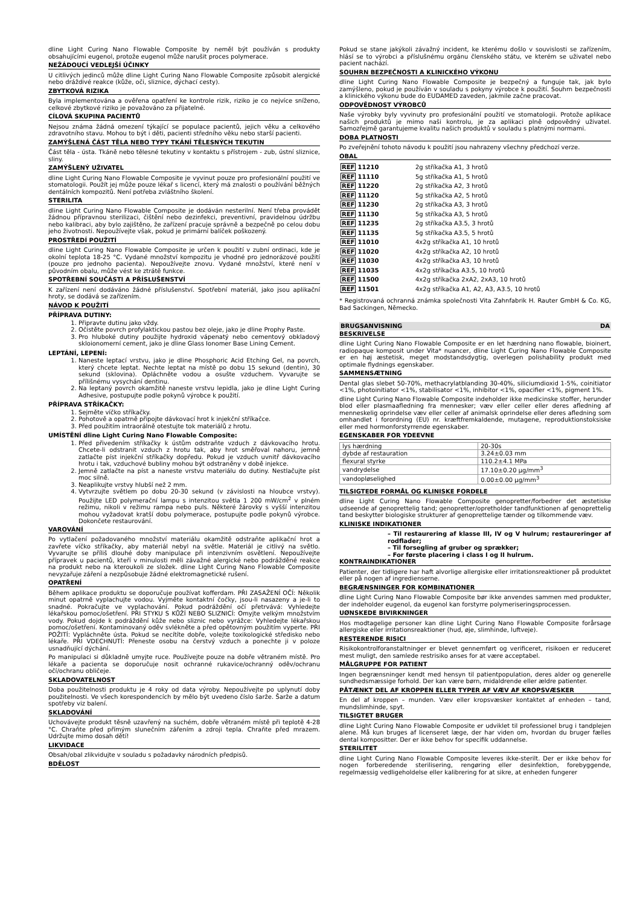dline Light Curing Nano Flowable Composite by neměl být používán s produkty obsahujícími eugenol, protože eugenol může narušit proces polymerace.
NEŽÁDOUCÍ VEDLEJŠÍ ÚČINKY
U citlivých jedinců může dline Light Curing Nano Flowable Composite způsobit alergické nebo dráždivé reakce (kůže, oči, sliznice, dýchací cesty).
ZBYTKOVÁ RIZIKA
Byla implementována a ověřena opatření ke kontrole rizik, riziko je co nejvíce sníženo, celkové zbytkové riziko je považováno za přijatelné.
CÍLOVÁ SKUPINA PACIENTŮ
Nejsou známa žádná omezení týkající se populace pacientů, jejich věku a celkového zdravotního stavu. Mohou to být i děti, pacienti středního věku nebo starší pacienti.
ZAMÝŠLENÁ ČÁST TĚLA NEBO TYPY TKÁNÍ TĚLESNÝCH TEKUTIN
Část těla - ústa. Tkáně nebo tělesné tekutiny v kontaktu s přístrojem - zub, ústní sliznice, sliny.
ZAMÝŠLENÝ UŽIVATEL
dline Light Curing Nano Flowable Composite je vyvinut pouze pro profesionální použití ve stomatologii. Použít jej může pouze lékař s licencí, který má znalosti o používání běžných dentálních kompozitů. Není potřeba zvláštního školení.
STERILITA
dline Light Curing Nano Flowable Composite je dodáván nesterilní. Není třeba provádět žádnou přípravnou sterilizaci, čištění nebo dezinfekci, preventivní, pravidelnou údržbu nebo kalibraci, aby bylo zajištěno, že zařízení pracuje správně a bezpečně po celou dobu jeho životnosti. Nepoužívejte však, pokud je primární balíček poškozený.
PROSTŘEDÍ POUŽITÍ
dline Light Curing Nano Flowable Composite je určen k použití v zubní ordinaci, kde je okolní teplota 18-25 °C. Vydané množství kompozitu je vhodné pro jednorázové použití (pouze pro jednoho pacienta). Nepoužívejte znovu. Vydané množství, které není v původním obalu, může vést ke ztrátě funkce.
SPOTŘEBNÍ SOUČÁSTI A PŘÍSLUŠENSTVÍ
K zařízení není dodáváno žádné příslušenství. Spotřební materiál, jako jsou aplikační hroty, se dodává se zařízením.
NÁVOD K POUŽITÍ
PŘÍPRAVA DUTINY:
1. Připravte dutinu jako vždy.
2. Očistěte povrch profylaktickou pastou bez oleje, jako je dline Prophy Paste.
3. Pro hluboké dutiny použijte hydroxid vápenatý nebo cementový obkladový skloionomerní cement, jako je dline Glass Ionomer Base Lining Cement.
LEPTÁNÍ, LEPENÍ:
1. Naneste leptací vrstvu, jako je dline Phosphoric Acid Etching Gel, na povrch, který chcete leptat. Nechte leptat na místě po dobu 15 sekund (dentin), 30 sekund (sklovina). Opláchněte vodou a osušte vzduchem. Vyvarujte se přílišnému vysychání dentinu.
2. Na leptaný povrch okamžitě naneste vrstvu lepidla, jako je dline Light Curing Adhesive, postupujte podle pokynů výrobce k použití.
PŘÍPRAVA STŘÍKAČKY:
1. Sejměte víčko stříkačky.
2. Pohotově a opatrně připojte dávkovací hrot k injekční stříkačce.
3. Před použitím intraorálně otestujte tok materiálů z hrotu.
UMÍSTĚNÍ dline Light Curing Nano Flowable Composite:
1. Před přivedením stříkačky k ústům odstraňte vzduch z dávkovacího hrotu. Chcete-li odstranit vzduch z hrotu tak, aby hrot směřoval nahoru, jemně zatlačte píst injekční stříkačky dopředu. Pokud je vzduch uvnitř dávkovacího hrotu i tak, vzduchové bubliny mohou být odstraněny v době injekce.
2. Jemně zatlačte na píst a naneste vrstvu materiálu do dutiny. Nestlačujte píst moc silně.
3. Neaplikujte vrstvy hlubší než 2 mm.
4. Vytvrzujte světlem po dobu 20-30 sekund (v závislosti na hloubce vrstvy). Použijte LED polymerační lampu s intenzitou světla 1 200 mW/cm<sup>2</sup> v plném režimu, nikoli v režimu rampa nebo puls. Některé žárovky s vyšší intenzitou mohou vyžadovat kratší dobu polymerace, postupujte podle pokynů výrobce. Dokončete restaurování.
VAROVÁNÍ
Po vytlačení požadovaného množství materiálu okamžitě odstraňte aplikační hrot a zavřete víčko stříkačky, aby materiál nebyl na světle. Materiál je citlivý na světlo. Vyvarujte se příliš dlouhé doby manipulace při intenzivním osvětlení. Nepoužívejte přípravek u pacientů, kteří v minulosti měli závažné alergické nebo podrážděné reakce na produkt nebo na kteroukoli ze složek. dline Light Curing Nano Flowable Composite nevyzařuje záření a nezpůsobuje žádné elektromagnetické rušení.
OPATŘENÍ
Během aplikace produktu se doporučuje používat kofferdam. PŘI ZASAŽENÍ OČÍ: Několik minut opatrně vyplachujte vodou. Vyjměte kontaktní čočky, jsou-li nasazeny a je-li to snadné. Pokračujte ve vyplachování. Pokud podráždění očí přetrvává: Vyhledejte lékařskou pomoc/ošetření. PŘI STYKU S KŮŽÍ NEBO SLIZNICÍ: Omyjte velkým množstvím vody. Pokud dojde k podráždění kůže nebo sliznic nebo vyrážce: Vyhledejte lékařskou pomoc/ošetření. Kontaminovaný oděv svlékněte a před opětovným použitím vyperte. PŘI POŽITÍ: Vypláchněte ústa. Pokud se necítíte dobře, volejte toxikologické středisko nebo lékaře. PŘI VDECHNUTÍ: Přeneste osobu na čerstvý vzduch a ponechte ji v poloze usnadňující dýchání.
Po manipulaci si důkladně umyjte ruce. Používejte pouze na dobře větraném místě. Pro lékaře a pacienta se doporučuje nosit ochranné rukavice/ochranný oděv/ochranu očí/ochranu obličeje.
SKLADOVATELNOST
Doba použitelnosti produktu je 4 roky od data výroby. Nepoužívejte po uplynutí doby použitelnosti. Ve všech korespondencích by mělo být uvedeno číslo šarže. Šarže a datum spotřeby viz balení.
SKLADOVÁNÍ
Uchovávejte produkt těsně uzavřený na suchém, dobře větraném místě při teplotě 4-28 °C. Chraňte před přímým slunečním zářením a zdroji tepla. Chraňte před mrazem. Udržujte mimo dosah dětí!
LIKVIDACE
Obsah/obal zlikvidujte v souladu s požadavky národních předpisů.
BDĚLOST
Pokud se stane jakýkoli závažný incident, ke kterému došlo v souvislosti se zařízením, hlásí se to výrobci a příslušnému orgánu členského státu, ve kterém se uživatel nebo pacient nachází.
SOUHRN BEZPEČNOSTI A KLINICKÉHO VÝKONU
dline Light Curing Nano Flowable Composite je bezpečný a funguje tak, jak bylo zamýšleno, pokud je používán v souladu s pokyny výrobce k použití. Souhrn bezpečnosti a klinického výkonu bude do EUDAMED zaveden, jakmile začne pracovat.
ODPOVĚDNOST VÝROBCŮ
Naše výrobky byly vyvinuty pro profesionální použití ve stomatologii. Protože aplikace našich produktů je mimo naši kontrolu, je za aplikaci plně odpovědný uživatel. Samozřejmě garantujeme kvalitu našich produktů v souladu s platnými normami.
DOBA PLATNOSTI
Po zveřejnění tohoto návodu k použití jsou nahrazeny všechny předchozí verze.
OBAL
| REF 11210 | 2g stříkačka A1, 3 hrotů |
| REF 11110 | 5g stříkačka A1, 5 hrotů |
| REF 11220 | 2g stříkačka A2, 3 hrotů |
| REF 11120 | 5g stříkačka A2, 5 hrotů |
| REF 11230 | 2g stříkačka A3, 3 hrotů |
| REF 11130 | 5g stříkačka A3, 5 hrotů |
| REF 11235 | 2g stříkačka A3.5, 3 hrotů |
| REF 11135 | 5g stříkačka A3.5, 5 hrotů |
| REF 11010 | 4x2g stříkačka A1, 10 hrotů |
| REF 11020 | 4x2g stříkačka A2, 10 hrotů |
| REF 11030 | 4x2g stříkačka A3, 10 hrotů |
| REF 11035 | 4x2g stříkačka A3.5, 10 hrotů |
| REF 11500 | 4x2g stříkačka 2xA2, 2xA3, 10 hrotů |
| REF 11501 | 4x2g stříkačka A1, A2, A3, A3.5, 10 hrotů |
* Registrovaná ochranná známka společnosti Vita Zahnfabrik H. Rauter GmbH & Co. KG, Bad Sackingen, Německo.
BRUGSANVISNING DA
BESKRIVELSE
dline Light Curing Nano Flowable Composite er en let hærdning nano flowable, bioinert, radiopaque komposit under Vita* nuancer, dline Light Curing Nano Flowable Composite er en høj æstetisk, meget modstandsdygtig, overlegen polishability produkt med optimale flydnings egenskaber.
SAMMENSÆTNING
Dental glas slebet 50-70%, methacrylatblanding 30-40%, siliciumdioxid 1-5%, coinitiator <1%, photoinitiator <1%, stabilisator <1%, inhibitor <1%, opacifier <1%, pigment 1%.
dline Light Curing Nano Flowable Composite indeholder ikke medicinske stoffer, herunder blod eller plasmaafledning fra mennesker; væv eller celler eller deres afledning af menneskelig oprindelse væv eller celler af animalsk oprindelse eller deres afledning som omhandlet i forordning (EU) nr. kræftfremkaldende, mutagene, reproduktionstoksiske eller med hormonforstyrrende egenskaber.
EGENSKABER FOR YDEEVNE
| lys hærdning | 20-30s |
| dybde af restauration | 3.24±0.03 mm |
| flexural styrke | 110.2±4.1 MPa |
| vandrydelse | 17.10±0.20 µg/mm<sup>3</sup> |
| vandopløselighed | 0.00±0.00 µg/mm<sup>3</sup> |
TILSIGTEDE FORMÅL OG KLINISKE FORDELE
dline Light Curing Nano Flowable Composite genopretter/forbedrer det æstetiske udseende af genoprettelig tand; genopretter/opretholder tandfunktionen af genoprettelig tand beskytter biologiske strukturer af genoprettelige tænder og tilkommende væv.
KLINISKE INDIKATIONER
– Til restaurering af klasse III, IV og V hulrum; restaureringer af rodflader;
– Til forsegling af gruber og sprækker;
– For første placering i class I og II hulrum.
KONTRAINDIKATIONER
Patienter, der tidligere har haft alvorlige allergiske eller irritationsreaktioner på produktet eller på nogen af ingredienserne.
BEGRÆNSNINGER FOR KOMBINATIONER
dline Light Curing Nano Flowable Composite bør ikke anvendes sammen med produkter, der indeholder eugenol, da eugenol kan forstyrre polymeriseringsprocessen.
UØNSKEDE BIVIRKNINGER
Hos modtagelige personer kan dline Light Curing Nano Flowable Composite forårsage allergiske eller irritationsreaktioner (hud, øje, slimhinde, luftveje).
RESTERENDE RISICI
Risikokontrolforanstaltninger er blevet gennemført og verificeret, risikoen er reduceret mest muligt, den samlede restrisiko anses for at være acceptabel.
MÅLGRUPPE FOR PATIENT
Ingen begrænsninger kendt med hensyn til patientpopulation, deres alder og generelle sundhedsmæssige forhold. Der kan være børn, midaldrende eller ældre patienter.
PÅTÆNKT DEL AF KROPPEN ELLER TYPER AF VÆV AF KROPSVÆSKER
En del af kroppen – munden. Væv eller kropsvæsker kontaktet af enheden – tand, mundslimhinde, spyt.
TILSIGTET BRUGER
dline Light Curing Nano Flowable Composite er udviklet til professionel brug i tandplejen alene. Må kun bruges af licenseret læge, der har viden om, hvordan du bruger fælles dental kompositter. Der er ikke behov for specifik uddannelse.
STERILITET
dline Light Curing Nano Flowable Composite leveres ikke-sterilt. Der er ikke behov for nogen forberedende sterilisering, rengøring eller desinfektion, forebyggende, regelmæssig vedligeholdelse eller kalibrering for at sikre, at enheden fungerer